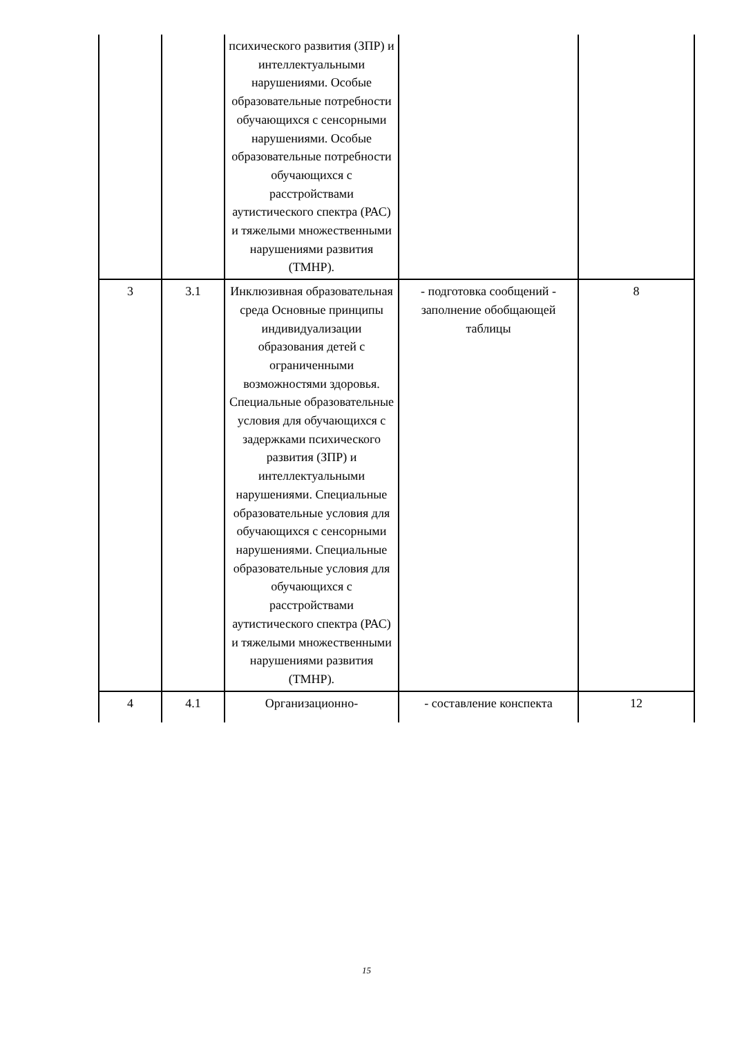| | | психического развития (ЗПР) и интеллектуальными нарушениями. Особые образовательные потребности обучающихся с сенсорными нарушениями. Особые образовательные потребности обучающихся с расстройствами аутистического спектра (РАС) и тяжелыми множественными нарушениями развития (ТМНР). | | |
| 3 | 3.1 | Инклюзивная образовательная среда Основные принципы индивидуализации образования детей с ограниченными возможностями здоровья. Специальные образовательные условия для обучающихся с задержками психического развития (ЗПР) и интеллектуальными нарушениями. Специальные образовательные условия для обучающихся с сенсорными нарушениями. Специальные образовательные условия для обучающихся с расстройствами аутистического спектра (РАС) и тяжелыми множественными нарушениями развития (ТМНР). | - подготовка сообщений - заполнение обобщающей таблицы | 8 |
| 4 | 4.1 | Организационно- | - составление конспекта | 12 |
15